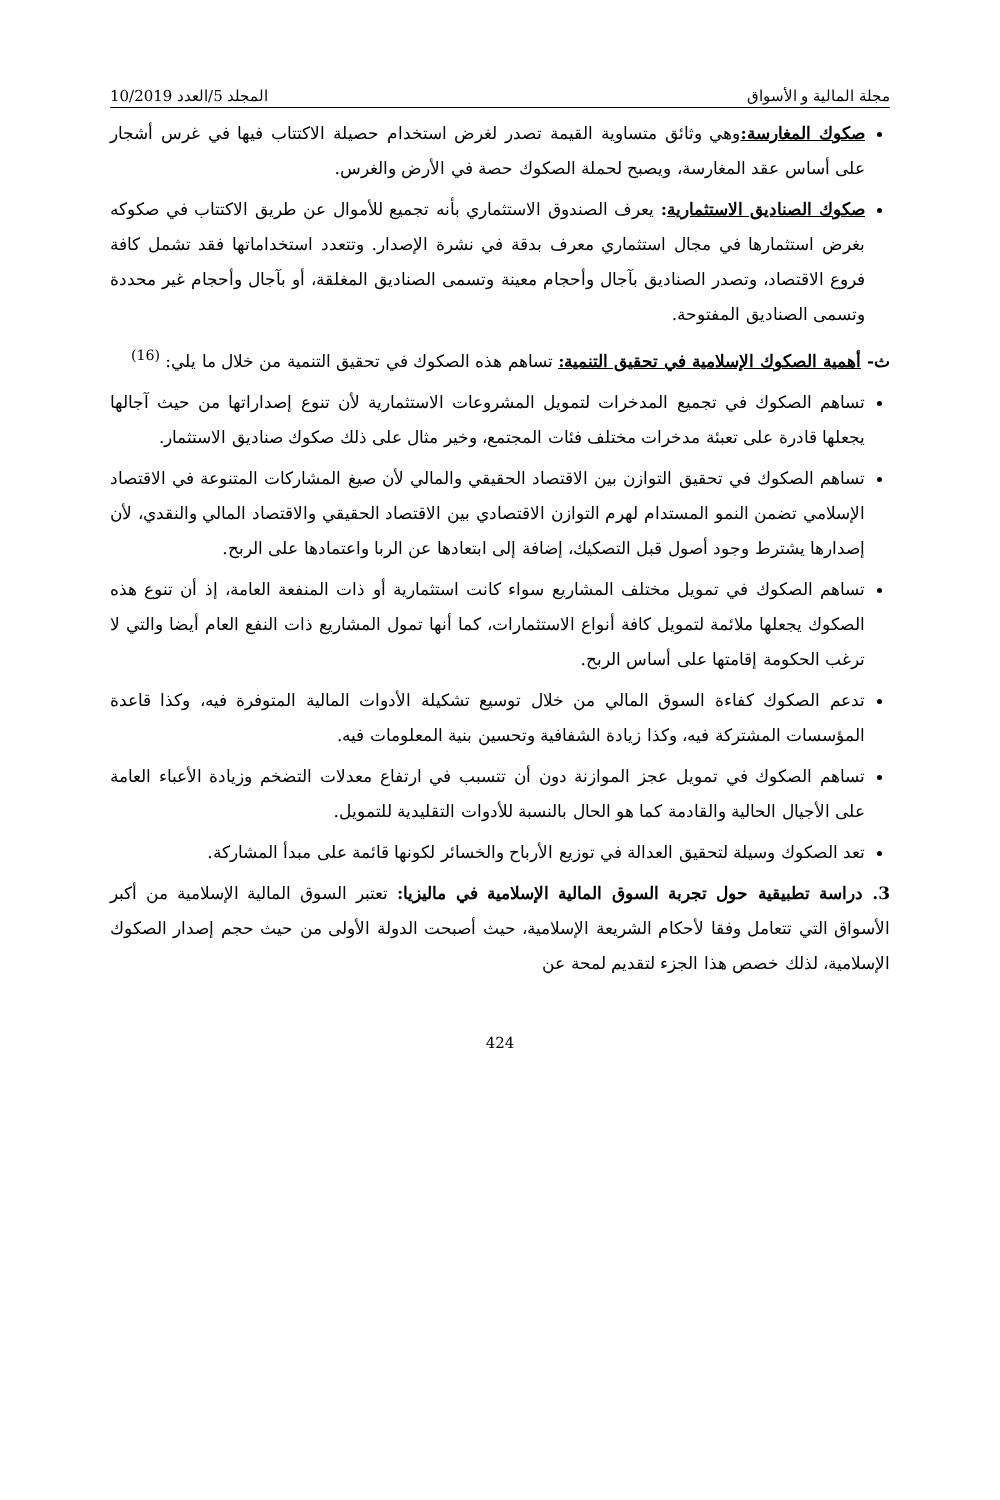مجلة المالية و الأسواق المجلد 5/العدد 10/2019
صكوك المغارسة: وهي وثائق متساوية القيمة تصدر لغرض استخدام حصيلة الاكتتاب فيها في غرس أشجار على أساس عقد المغارسة، ويصبح لحملة الصكوك حصة في الأرض والغرس.
صكوك الصناديق الاستثمارية: يعرف الصندوق الاستثماري بأنه تجميع للأموال عن طريق الاكتتاب في صكوكه بغرض استثمارها في مجال استثماري معرف بدقة في نشرة الإصدار. وتتعدد استخداماتها فقد تشمل كافة فروع الاقتصاد، وتصدر الصناديق بآجال وأحجام معينة وتسمى الصناديق المغلقة، أو بآجال وأحجام غير محددة وتسمى الصناديق المفتوحة.
ث- أهمية الصكوك الإسلامية في تحقيق التنمية: تساهم هذه الصكوك في تحقيق التنمية من خلال ما يلي: <sup>(16)</sup>
تساهم الصكوك في تجميع المدخرات لتمويل المشروعات الاستثمارية لأن تنوع إصداراتها من حيث آجالها يجعلها قادرة على تعبئة مدخرات مختلف فئات المجتمع، وخير مثال على ذلك صكوك صناديق الاستثمار.
تساهم الصكوك في تحقيق التوازن بين الاقتصاد الحقيقي والمالي لأن صيغ المشاركات المتنوعة في الاقتصاد الإسلامي تضمن النمو المستدام لهرم التوازن الاقتصادي بين الاقتصاد الحقيقي والاقتصاد المالي والنقدي، لأن إصدارها يشترط وجود أصول قبل التصكيك، إضافة إلى ابتعادها عن الربا واعتمادها على الربح.
تساهم الصكوك في تمويل مختلف المشاريع سواء كانت استثمارية أو ذات المنفعة العامة، إذ أن تنوع هذه الصكوك يجعلها ملائمة لتمويل كافة أنواع الاستثمارات، كما أنها تمول المشاريع ذات النفع العام أيضا والتي لا ترغب الحكومة إقامتها على أساس الربح.
تدعم الصكوك كفاءة السوق المالي من خلال توسيع تشكيلة الأدوات المالية المتوفرة فيه، وكذا قاعدة المؤسسات المشتركة فيه، وكذا زيادة الشفافية وتحسين بنية المعلومات فيه.
تساهم الصكوك في تمويل عجز الموازنة دون أن تتسبب في ارتفاع معدلات التضخم وزيادة الأعباء العامة على الأجيال الحالية والقادمة كما هو الحال بالنسبة للأدوات التقليدية للتمويل.
تعد الصكوك وسيلة لتحقيق العدالة في توزيع الأرباح والخسائر لكونها قائمة على مبدأ المشاركة.
3. دراسة تطبيقية حول تجربة السوق المالية الإسلامية في ماليزيا: تعتبر السوق المالية الإسلامية من أكبر الأسواق التي تتعامل وفقا لأحكام الشريعة الإسلامية، حيث أصبحت الدولة الأولى من حيث حجم إصدار الصكوك الإسلامية، لذلك خصص هذا الجزء لتقديم لمحة عن
424